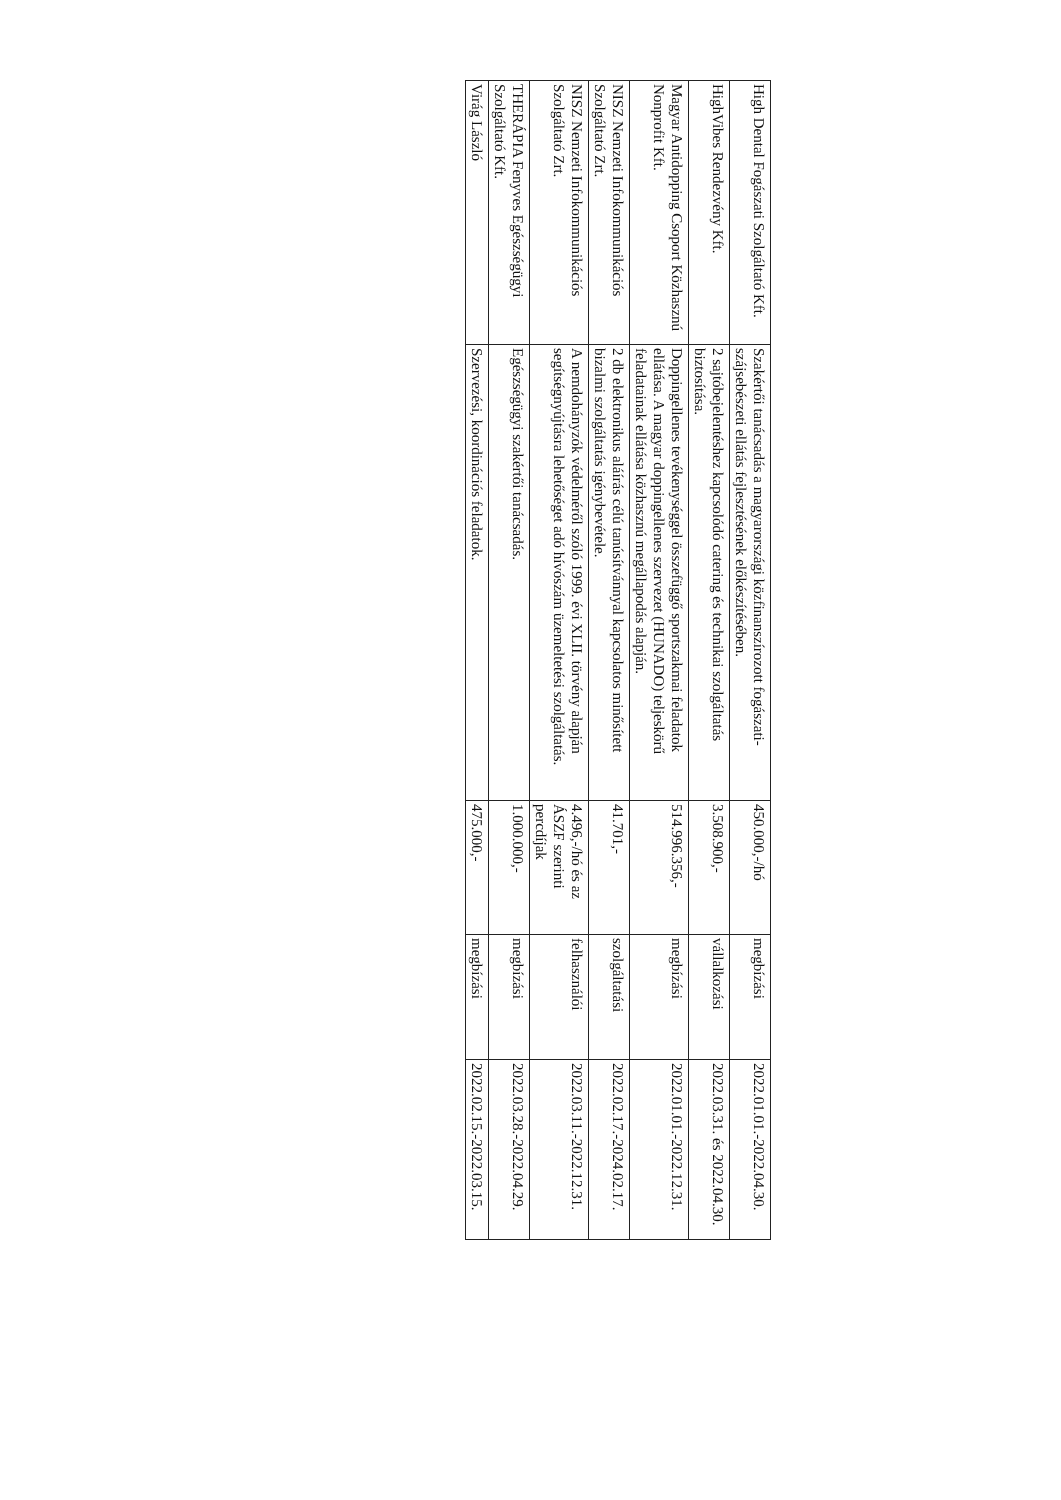| High Dental Fogászati Szolgáltató Kft. | Szakértői tanácsadás a magyarországi közfinanszírozott fogászati-szájsebészeti ellátás fejlesztésének előkészítésében. | 450.000,-/hó | megbízási | 2022.01.01.-2022.04.30. |
| HighVibes Rendezvény Kft. | 2 sajtóbejelentéshez kapcsolódó catering és technikai szolgáltatás biztosítása. | 3.508.900,- | vállalkozási | 2022.03.31. és 2022.04.30. |
| Magyar Antidopping Csoport Közhasznú Nonprofit Kft. | Doppingellenes tevékenységgel összefüggő sportszakmai feladatok ellátása. A magyar doppingellenes szervezet (HUNADO) teljeskörű feladatainak ellátása közhasznú megállapodás alapján. | 514.996.356,- | megbízási | 2022.01.01.-2022.12.31. |
| NISZ Nemzeti Infokommunikációs Szolgáltató Zrt. | 2 db elektronikus aláírás célú tanúsítvánnyal kapcsolatos minősített bizalmi szolgáltatás igénybevétele. | 41.701,- | szolgáltatási | 2022.02.17.-2024.02.17. |
| NISZ Nemzeti Infokommunikációs Szolgáltató Zrt. | A nemdohányzók védelméről szóló 1999. évi XLII. törvény alapján segítségnyújtásra lehetőséget adó hívószám üzemeltetési szolgáltatás. | 4.496,-/hó és az ÁSZF szerinti percdíjak | felhasználói | 2022.03.11.-2022.12.31. |
| THERÁPIA Fenyves Egészségügyi Szolgáltató Kft. | Egészségügyi szakértői tanácsadás. | 1.000.000,- | megbízási | 2022.03.28.-2022.04.29. |
| Virág László | Szervezési, koordinációs feladatok. | 475.000,- | megbízási | 2022.02.15.-2022.03.15. |